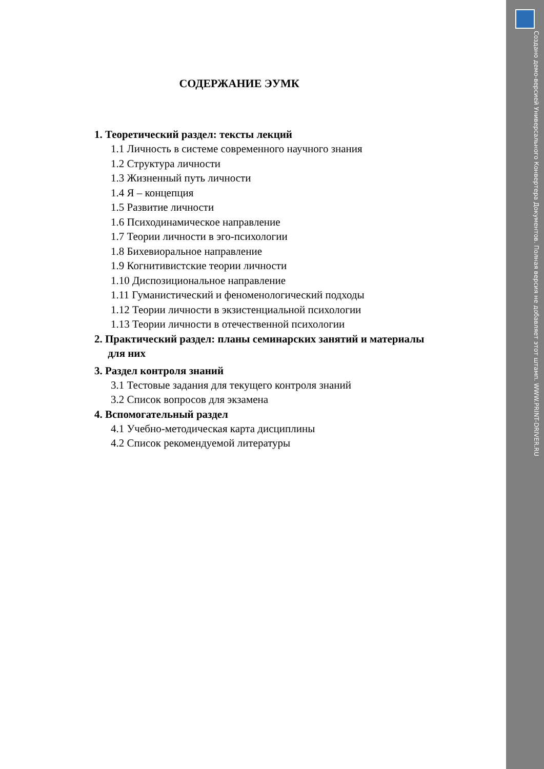Создано демо-версией Универсального Конвертера Документов. Полная версия не добавляет этот штамп. WWW.PRINT-DRIVER.RU
СОДЕРЖАНИЕ ЭУМК
1. Теоретический раздел: тексты лекций
1.1 Личность в системе современного научного знания
1.2 Структура личности
1.3 Жизненный путь личности
1.4 Я – концепция
1.5 Развитие личности
1.6 Психодинамическое направление
1.7 Теории личности в эго-психологии
1.8 Бихевиоральное направление
1.9 Когнитивистские теории личности
1.10 Диспозициональное направление
1.11 Гуманистический и феноменологический подходы
1.12 Теории личности в экзистенциальной психологии
1.13 Теории личности в отечественной психологии
2. Практический раздел: планы семинарских занятий и материалы
для них
3. Раздел контроля знаний
3.1 Тестовые задания для текущего контроля знаний
3.2 Список вопросов для экзамена
4. Вспомогательный раздел
4.1 Учебно-методическая карта дисциплины
4.2 Список рекомендуемой литературы